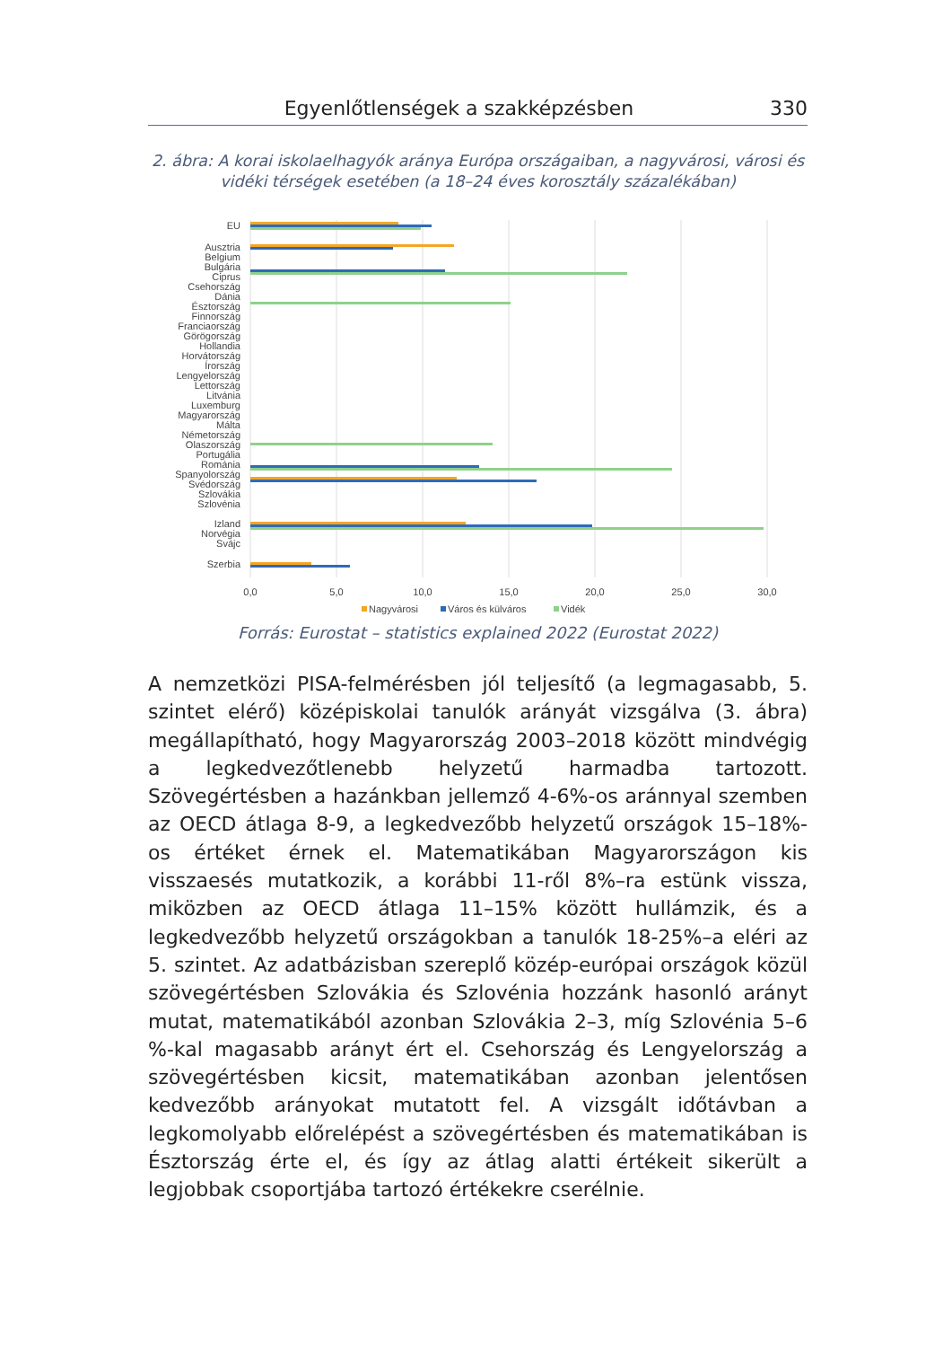Egyenlőtlenségek a szakképzésben 330
2. ábra: A korai iskolaelhagyók aránya Európa országaiban, a nagyvárosi, városi és vidéki térségek esetében (a 18–24 éves korosztály százalékában)
EU
Ausztria
Belgium
Bulgária
Ciprus
Csehország
Dánia
Észtország
Finnország
Franciaország
Görögország
Hollandia
Horvátország
Írország
Lengyelország
Lettország
Litvánia
Luxemburg
Magyarország
Málta
Németország
Olaszország
Portugália
Románia
Spanyolország
Svédország
Szlovákia
Szlovénia
Izland
Norvégia
Svájc
Szerbia
0,0
5,0
10,0
15,0
20,0
25,0
30,0
Nagyvárosi
Város és külváros
Vidék
Forrás: Eurostat – statistics explained 2022 (Eurostat 2022)
A nemzetközi PISA-felmérésben jól teljesítő (a legmagasabb, 5. szintet elérő) középiskolai tanulók arányát vizsgálva (3. ábra) megállapítható, hogy Magyarország 2003–2018 között mindvégig a legkedvezőtlenebb helyzetű harmadba tartozott. Szövegértésben a hazánkban jellemző 4-6%-os aránnyal szemben az OECD átlaga 8-9, a legkedvezőbb helyzetű országok 15–18%-os értéket érnek el. Matematikában Magyarországon kis visszaesés mutatkozik, a korábbi 11-ről 8%–ra estünk vissza, miközben az OECD átlaga 11–15% között hullámzik, és a legkedvezőbb helyzetű országokban a tanulók 18-25%–a eléri az 5. szintet. Az adatbázisban szereplő közép-európai országok közül szövegértésben Szlovákia és Szlovénia hozzánk hasonló arányt mutat, matematikából azonban Szlovákia 2–3, míg Szlovénia 5–6 %-kal magasabb arányt ért el. Csehország és Lengyelország a szövegértésben kicsit, matematikában azonban jelentősen kedvezőbb arányokat mutatott fel. A vizsgált időtávban a legkomolyabb előrelépést a szövegértésben és matematikában is Észtország érte el, és így az átlag alatti értékeit sikerült a legjobbak csoportjába tartozó értékekre cserélnie.